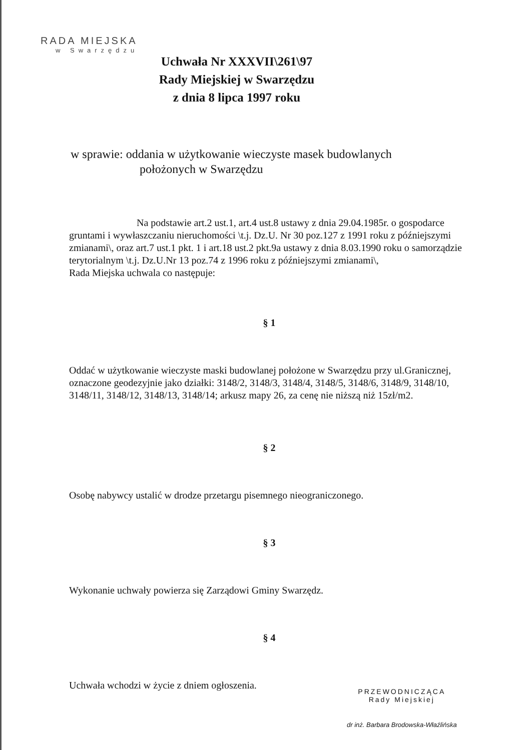RADA MIEJSKA
w Swarzędzu
Uchwała Nr XXXVII\261\97
Rady Miejskiej w Swarzędzu
z dnia 8 lipca 1997 roku
w sprawie: oddania w użytkowanie wieczyste masek budowlanych
położonych w Swarzędzu
Na podstawie art.2 ust.1, art.4 ust.8 ustawy z dnia 29.04.1985r. o gospodarce gruntami i wywłaszczaniu nieruchomości \t.j. Dz.U. Nr 30 poz.127 z 1991 roku z późniejszymi zmianami\, oraz art.7 ust.1 pkt. 1 i art.18 ust.2 pkt.9a ustawy z dnia 8.03.1990 roku o samorządzie terytorialnym \t.j. Dz.U.Nr 13 poz.74 z 1996 roku z późniejszymi zmianami\,
Rada Miejska uchwala co następuje:
§ 1
Oddać w użytkowanie wieczyste maski budowlanej położone w Swarzędzu przy ul.Granicznej, oznaczone geodezyjnie jako działki: 3148/2, 3148/3, 3148/4, 3148/5, 3148/6, 3148/9, 3148/10, 3148/11, 3148/12, 3148/13, 3148/14; arkusz mapy 26, za cenę nie niższą niż 15zł/m2.
§ 2
Osobę nabywcy ustalić w drodze przetargu pisemnego nieograniczonego.
§ 3
Wykonanie uchwały powierza się Zarządowi Gminy Swarzędz.
§ 4
Uchwała wchodzi w życie z dniem ogłoszenia.
PRZEWODNICZĄCA
Rady Miejskiej
dr inż. Barbara Brodowska-Właźlińska